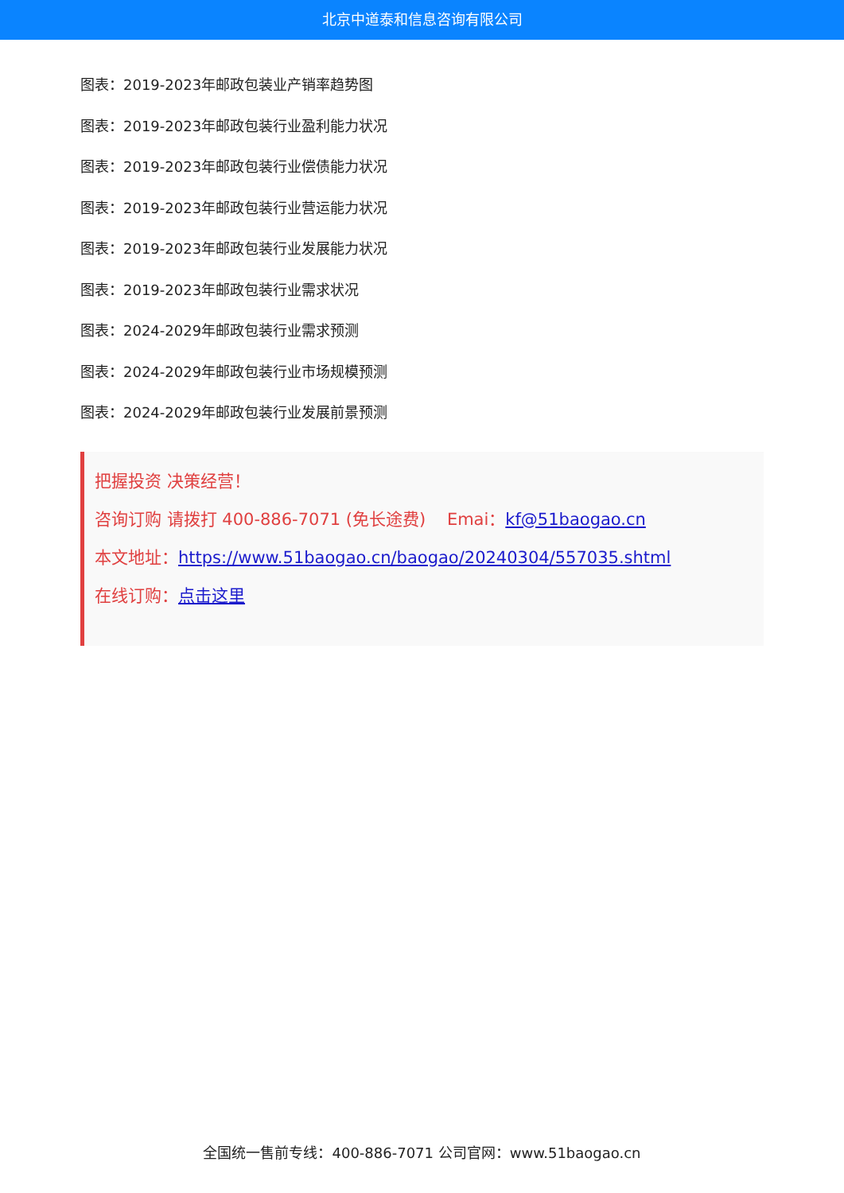北京中道泰和信息咨询有限公司
图表：2019-2023年邮政包装业产销率趋势图
图表：2019-2023年邮政包装行业盈利能力状况
图表：2019-2023年邮政包装行业偿债能力状况
图表：2019-2023年邮政包装行业营运能力状况
图表：2019-2023年邮政包装行业发展能力状况
图表：2019-2023年邮政包装行业需求状况
图表：2024-2029年邮政包装行业需求预测
图表：2024-2029年邮政包装行业市场规模预测
图表：2024-2029年邮政包装行业发展前景预测
把握投资 决策经营！
咨询订购 请拨打 400-886-7071 (免长途费) Emai：kf@51baogao.cn
本文地址：https://www.51baogao.cn/baogao/20240304/557035.shtml
在线订购：点击这里
全国统一售前专线：400-886-7071 公司官网：www.51baogao.cn